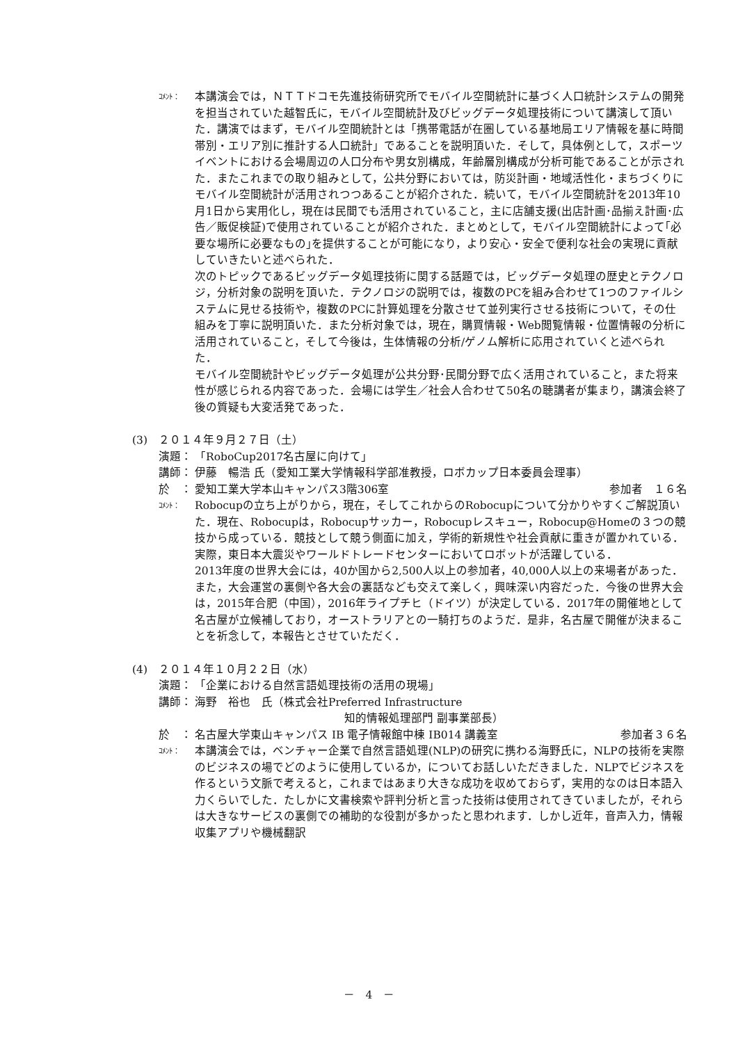ｺﾒﾝﾄ：
本講演会では，ＮＴＴドコモ先進技術研究所でモバイル空間統計に基づく人口統計システムの開発を担当されていた越智氏に，モバイル空間統計及びビッグデータ処理技術について講演して頂いた．講演ではまず，モバイル空間統計とは「携帯電話が在圏している基地局エリア情報を基に時間帯別・エリア別に推計する人口統計」であることを説明頂いた．そして，具体例として，スポーツイベントにおける会場周辺の人口分布や男女別構成，年齢層別構成が分析可能であることが示された．またこれまでの取り組みとして，公共分野においては，防災計画・地域活性化・まちづくりにモバイル空間統計が活用されつつあることが紹介された．続いて，モバイル空間統計を2013年10月1日から実用化し，現在は民間でも活用されていること，主に店舗支援(出店計画･品揃え計画･広告／販促検証)で使用されていることが紹介された．まとめとして，モバイル空間統計によって｢必要な場所に必要なもの｣を提供することが可能になり，より安心・安全で便利な社会の実現に貢献していきたいと述べられた．
次のトピックであるビッグデータ処理技術に関する話題では，ビッグデータ処理の歴史とテクノロジ，分析対象の説明を頂いた．テクノロジの説明では，複数のPCを組み合わせて1つのファイルシステムに見せる技術や，複数のPCに計算処理を分散させて並列実行させる技術について，その仕組みを丁寧に説明頂いた．また分析対象では，現在，購買情報・Web閲覧情報・位置情報の分析に活用されていること，そして今後は，生体情報の分析/ゲノム解析に応用されていくと述べられた．
モバイル空間統計やビッグデータ処理が公共分野･民間分野で広く活用されていること，また将来性が感じられる内容であった．会場には学生／社会人合わせて50名の聴講者が集まり，講演会終了後の質疑も大変活発であった．
(3) ２０１４年９月２７日（土）
演題： 「RoboCup2017名古屋に向けて」
講師： 伊藤　暢浩 氏（愛知工業大学情報科学部准教授，ロボカップ日本委員会理事）
於　： 愛知工業大学本山キャンパス3階306室 参加者　１６名
ｺﾒﾝﾄ：
Robocupの立ち上がりから，現在，そしてこれからのRobocupについて分かりやすくご解説頂いた．現在、Robocupは，Robocupサッカー，Robocupレスキュー，Robocup@Homeの３つの競技から成っている．競技として競う側面に加え，学術的新規性や社会貢献に重きが置かれている．実際，東日本大震災やワールドトレードセンターにおいてロボットが活躍している．
2013年度の世界大会には，40か国から2,500人以上の参加者，40,000人以上の来場者があった．また，大会運営の裏側や各大会の裏話なども交えて楽しく，興味深い内容だった．今後の世界大会は，2015年合肥（中国），2016年ライプチヒ（ドイツ）が決定している．2017年の開催地として名古屋が立候補しており，オーストラリアとの一騎打ちのようだ．是非，名古屋で開催が決まることを祈念して，本報告とさせていただく．
(4) ２０１４年１０月２２日（水）
演題： 「企業における自然言語処理技術の活用の現場」
講師： 海野　裕也　氏（株式会社Preferred Infrastructure
知的情報処理部門 副事業部長）
於　： 名古屋大学東山キャンパス IB 電子情報館中棟 IB014 講義室 参加者３６名
ｺﾒﾝﾄ：
本講演会では，ベンチャー企業で自然言語処理(NLP)の研究に携わる海野氏に，NLPの技術を実際のビジネスの場でどのように使用しているか，についてお話しいただきました．NLPでビジネスを作るという文脈で考えると，これまではあまり大きな成功を収めておらず，実用的なのは日本語入力くらいでした．たしかに文書検索や評判分析と言った技術は使用されてきていましたが，それらは大きなサービスの裏側での補助的な役割が多かったと思われます．しかし近年，音声入力，情報収集アプリや機械翻訳
－　4　－